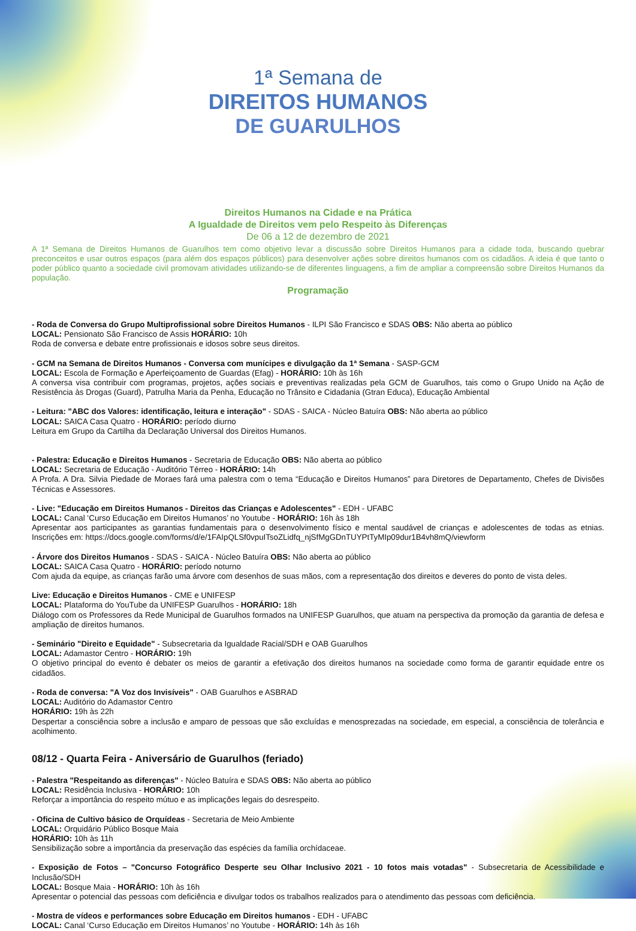1ª Semana de
DIREITOS HUMANOS
DE GUARULHOS
Direitos Humanos na Cidade e na Prática
A Igualdade de Direitos vem pelo Respeito às Diferenças
De 06 a 12 de dezembro de 2021
A 1ª Semana de Direitos Humanos de Guarulhos tem como objetivo levar a discussão sobre Direitos Humanos para a cidade toda, buscando quebrar preconceitos e usar outros espaços (para além dos espaços públicos) para desenvolver ações sobre direitos humanos com os cidadãos. A ideia é que tanto o poder público quanto a sociedade civil promovam atividades utilizando-se de diferentes linguagens, a fim de ampliar a compreensão sobre Direitos Humanos da população.
Programação
- Roda de Conversa do Grupo Multiprofissional sobre Direitos Humanos - ILPI São Francisco e SDAS OBS: Não aberta ao público
LOCAL: Pensionato São Francisco de Assis HORÁRIO: 10h
Roda de conversa e debate entre profissionais e idosos sobre seus direitos.
- GCM na Semana de Direitos Humanos - Conversa com munícipes e divulgação da 1ª Semana - SASP-GCM
LOCAL: Escola de Formação e Aperfeiçoamento de Guardas (Efag) - HORÁRIO: 10h às 16h
A conversa visa contribuir com programas, projetos, ações sociais e preventivas realizadas pela GCM de Guarulhos, tais como o Grupo Unido na Ação de Resistência às Drogas (Guard), Patrulha Maria da Penha, Educação no Trânsito e Cidadania (Gtran Educa), Educação Ambiental
- Leitura: "ABC dos Valores: identificação, leitura e interação" - SDAS - SAICA - Núcleo Batuíra OBS: Não aberta ao público
LOCAL: SAICA Casa Quatro - HORÁRIO: período diurno
Leitura em Grupo da Cartilha da Declaração Universal dos Direitos Humanos.
- Palestra: Educação e Direitos Humanos - Secretaria de Educação OBS: Não aberta ao público
LOCAL: Secretaria de Educação - Auditório Térreo - HORÁRIO: 14h
A Profa. A Dra. Silvia Piedade de Moraes fará uma palestra com o tema “Educação e Direitos Humanos” para Diretores de Departamento, Chefes de Divisões Técnicas e Assessores.
- Live: "Educação em Direitos Humanos - Direitos das Crianças e Adolescentes" - EDH - UFABC
LOCAL: Canal ‘Curso Educação em Direitos Humanos’ no Youtube - HORÁRIO: 16h às 18h
Apresentar aos participantes as garantias fundamentais para o desenvolvimento físico e mental saudável de crianças e adolescentes de todas as etnias. Inscrições em: https://docs.google.com/forms/d/e/1FAIpQLSf0vpuITsoZLidfq_njSfMgGDnTUYPtTyMIp09dur1B4vh8mQ/viewform
- Árvore dos Direitos Humanos - SDAS - SAICA - Núcleo Batuíra OBS: Não aberta ao público
LOCAL: SAICA Casa Quatro - HORÁRIO: período noturno
Com ajuda da equipe, as crianças farão uma árvore com desenhos de suas mãos, com a representação dos direitos e deveres do ponto de vista deles.
Live: Educação e Direitos Humanos - CME e UNIFESP
LOCAL: Plataforma do YouTube da UNIFESP Guarulhos - HORÁRIO: 18h
Diálogo com os Professores da Rede Municipal de Guarulhos formados na UNIFESP Guarulhos, que atuam na perspectiva da promoção da garantia de defesa e ampliação de direitos humanos.
- Seminário "Direito e Equidade" - Subsecretaria da Igualdade Racial/SDH e OAB Guarulhos
LOCAL: Adamastor Centro - HORÁRIO: 19h
O objetivo principal do evento é debater os meios de garantir a efetivação dos direitos humanos na sociedade como forma de garantir equidade entre os cidadãos.
- Roda de conversa: "A Voz dos Invisíveis" - OAB Guarulhos e ASBRAD
LOCAL: Auditório do Adamastor Centro
HORÁRIO: 19h às 22h
Despertar a consciência sobre a inclusão e amparo de pessoas que são excluídas e menosprezadas na sociedade, em especial, a consciência de tolerância e acolhimento.
08/12 - Quarta Feira - Aniversário de Guarulhos (feriado)
- Palestra "Respeitando as diferenças" - Núcleo Batuíra e SDAS OBS: Não aberta ao público
LOCAL: Residência Inclusiva - HORÁRIO: 10h
Reforçar a importância do respeito mútuo e as implicações legais do desrespeito.
- Oficina de Cultivo básico de Orquídeas - Secretaria de Meio Ambiente
LOCAL: Orquidário Público Bosque Maia
HORÁRIO: 10h às 11h
Sensibilização sobre a importância da preservação das espécies da família orchídaceae.
- Exposição de Fotos – "Concurso Fotográfico Desperte seu Olhar Inclusivo 2021 - 10 fotos mais votadas" - Subsecretaria de Acessibilidade e Inclusão/SDH
LOCAL: Bosque Maia - HORÁRIO: 10h às 16h
Apresentar o potencial das pessoas com deficiência e divulgar todos os trabalhos realizados para o atendimento das pessoas com deficiência.
- Mostra de vídeos e performances sobre Educação em Direitos humanos - EDH - UFABC
LOCAL: Canal ‘Curso Educação em Direitos Humanos’ no Youtube - HORÁRIO: 14h às 16h